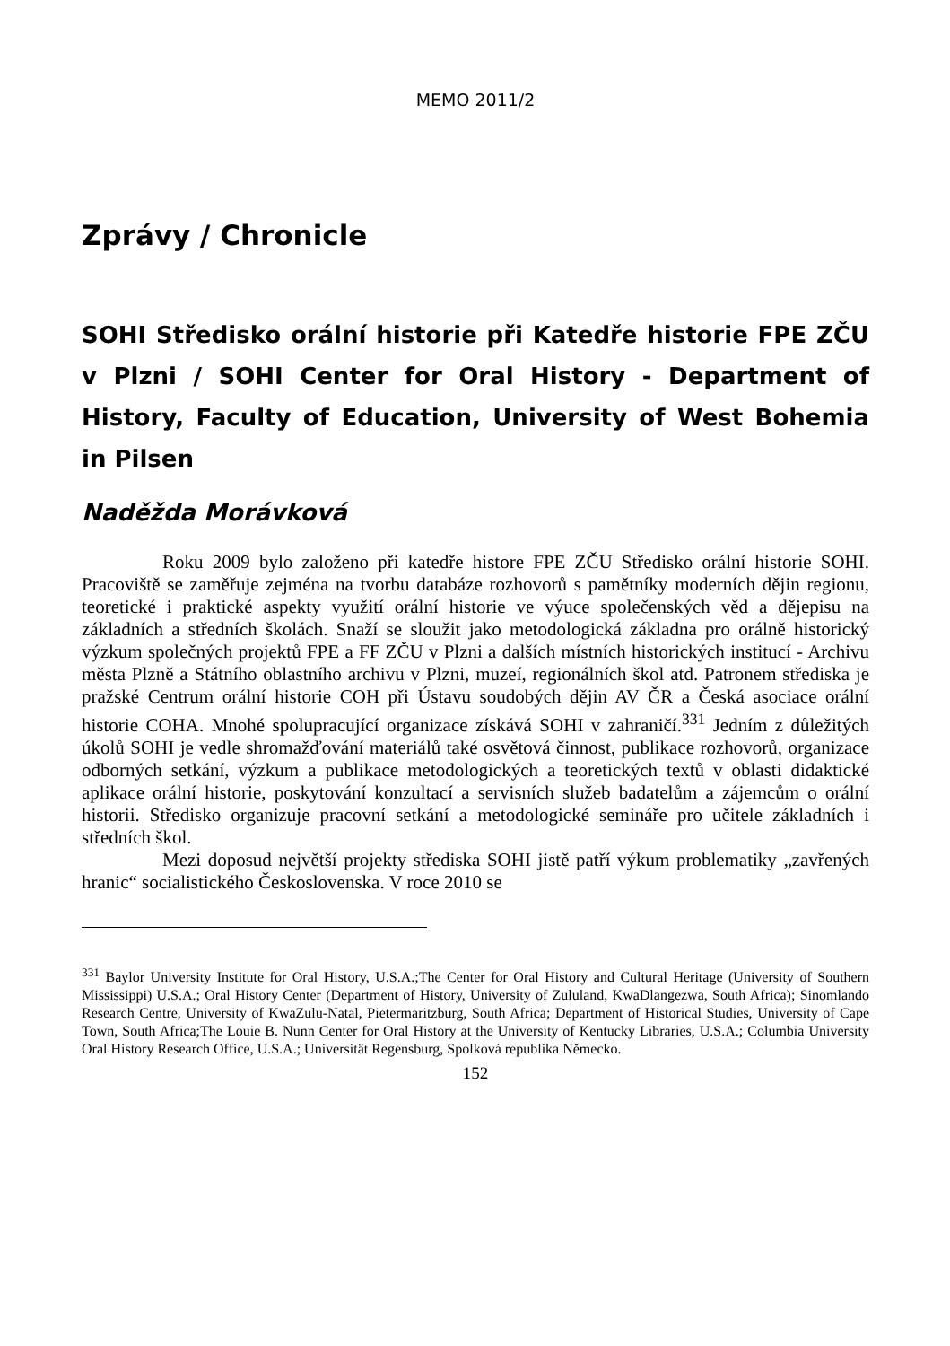MEMO 2011/2
Zprávy / Chronicle
SOHI Středisko orální historie při Katedře historie FPE ZČU v Plzni / SOHI Center for Oral History - Department of History, Faculty of Education, University of West Bohemia in Pilsen
Naděžda Morávková
Roku 2009 bylo založeno při katedře histore FPE ZČU Středisko orální historie SOHI. Pracoviště se zaměřuje zejména na tvorbu databáze rozhovorů s pamětníky moderních dějin regionu, teoretické i praktické aspekty využití orální historie ve výuce společenských věd a dějepisu na základních a středních školách. Snaží se sloužit jako metodologická základna pro orálně historický výzkum společných projektů FPE a FF ZČU v Plzni a dalších místních historických institucí - Archivu města Plzně a Státního oblastního archivu v Plzni, muzeí, regionálních škol atd. Patronem střediska je pražské Centrum orální historie COH při Ústavu soudobých dějin AV ČR a Česká asociace orální historie COHA. Mnohé spolupracující organizace získává SOHI v zahraničí.<sup>331</sup> Jedním z důležitých úkolů SOHI je vedle shromažďování materiálů také osvětová činnost, publikace rozhovorů, organizace odborných setkání, výzkum a publikace metodologických a teoretických textů v oblasti didaktické aplikace orální historie, poskytování konzultací a servisních služeb badatelům a zájemcům o orální historii. Středisko organizuje pracovní setkání a metodologické semináře pro učitele základních i středních škol.
Mezi doposud největší projekty střediska SOHI jistě patří výkum problematiky „zavřených hranic“ socialistického Československa. V roce 2010 se
<sup>331</sup> Baylor University Institute for Oral History, U.S.A.;The Center for Oral History and Cultural Heritage (University of Southern Mississippi) U.S.A.; Oral History Center (Department of History, University of Zululand, KwaDlangezwa, South Africa); Sinomlando Research Centre, University of KwaZulu-Natal, Pietermaritzburg, South Africa; Department of Historical Studies, University of Cape Town, South Africa;The Louie B. Nunn Center for Oral History at the University of Kentucky Libraries, U.S.A.; Columbia University Oral History Research Office, U.S.A.; Universität Regensburg, Spolková republika Německo.
152